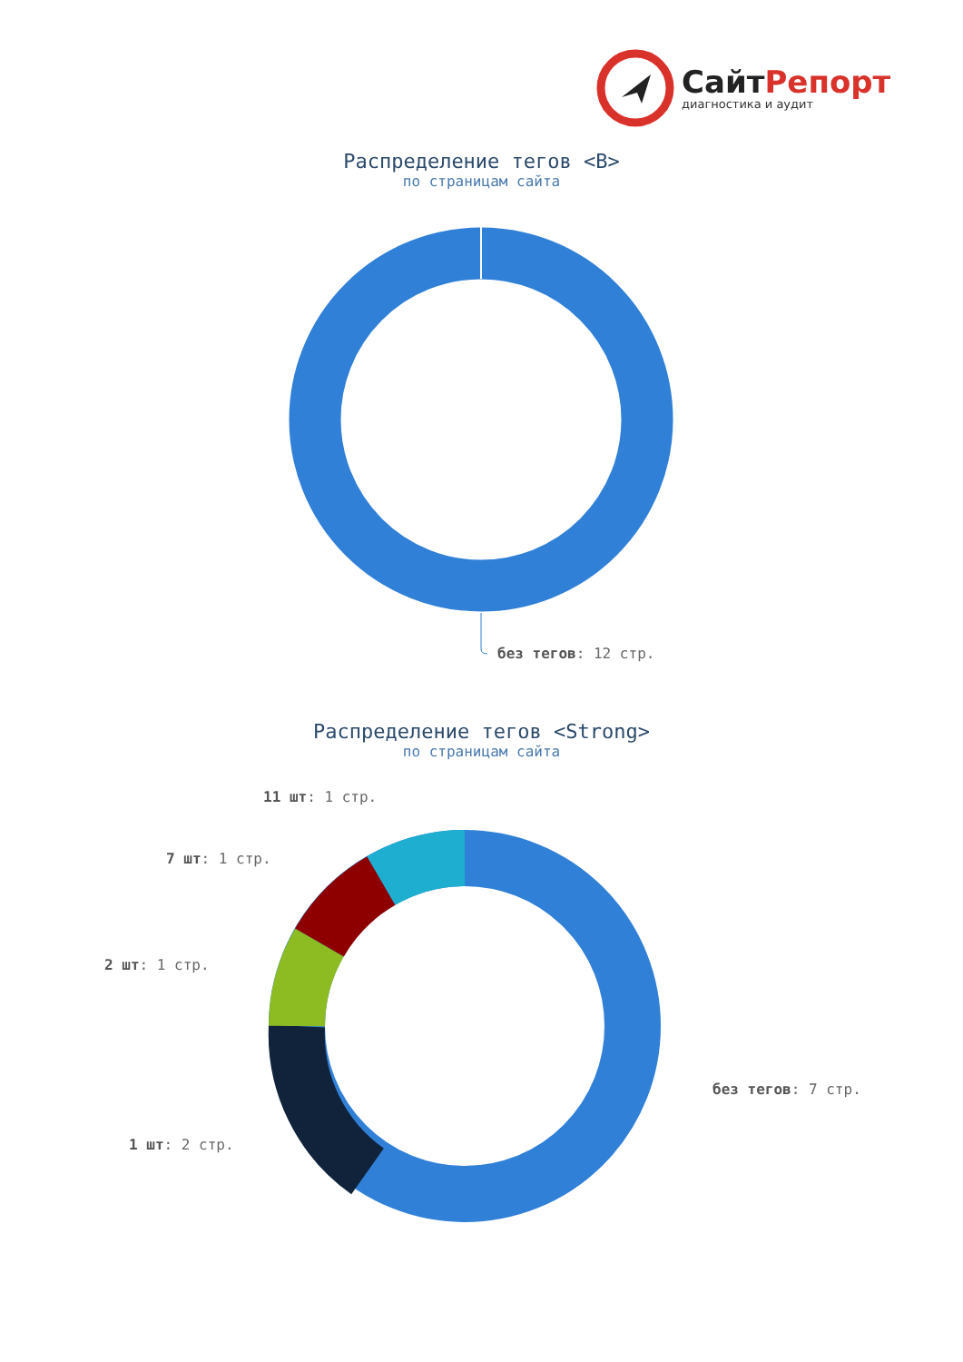Сайт Репорт
диагностика и аудит
Распределение тегов <B>
по страницам сайта
без тегов: 12 стр.
Распределение тегов <Strong>
по страницам сайта
11 шт: 1 стр.
7 шт: 1 стр.
2 шт: 1 стр.
без тегов: 7 стр.
1 шт: 2 стр.